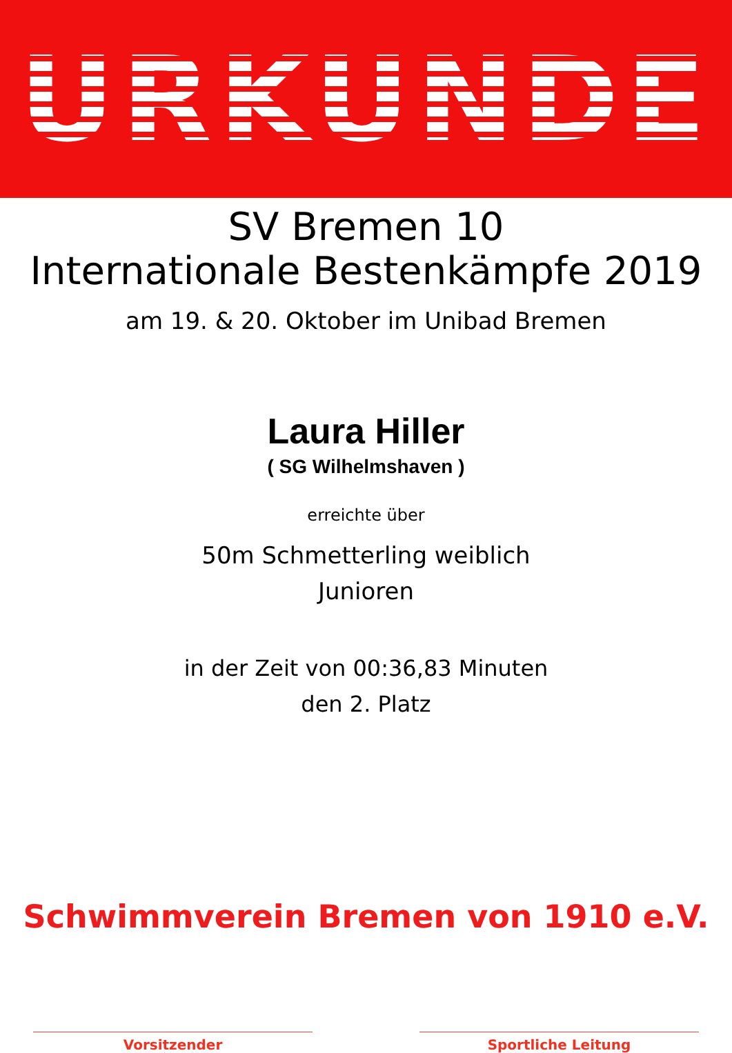URKUNDE
SV Bremen 10
Internationale Bestenkämpfe 2019
am 19. & 20. Oktober im Unibad Bremen
Laura Hiller
( SG Wilhelmshaven )
erreichte über
50m Schmetterling weiblich
Junioren
in der Zeit von 00:36,83 Minuten
den 2. Platz
Schwimmverein Bremen von 1910 e.V.
Vorsitzender Sportliche Leitung